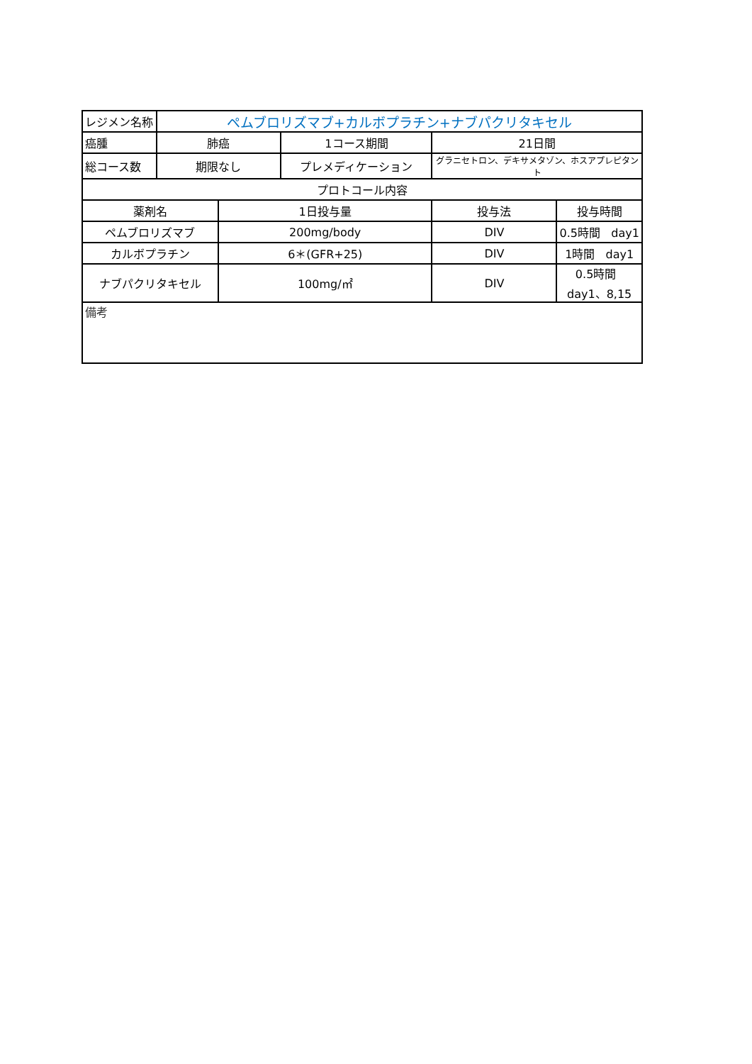| レジメン名称 | ペムブロリズマブ+カルボプラチン+ナブパクリタキセル | | | | |
| 癌腫 | 肺癌 | | 1コース期間 | 21日間 | |
| 総コース数 | 期限なし | | プレメディケーション | グラニセトロン、デキサメタゾン、ホスアプレピタント | |
| プロトコール内容 | | | | | |
| 薬剤名 | | 1日投与量 | | 投与法 | 投与時間 |
| ペムブロリズマブ | | 200mg/body | | DIV | 0.5時間 day1 |
| カルボプラチン | | 6＊(GFR+25) | | DIV | 1時間 day1 |
| ナブパクリタキセル | | 100mg/㎡ | | DIV | 0.5時間 day1、8,15 |
| 備考 | | | | | |